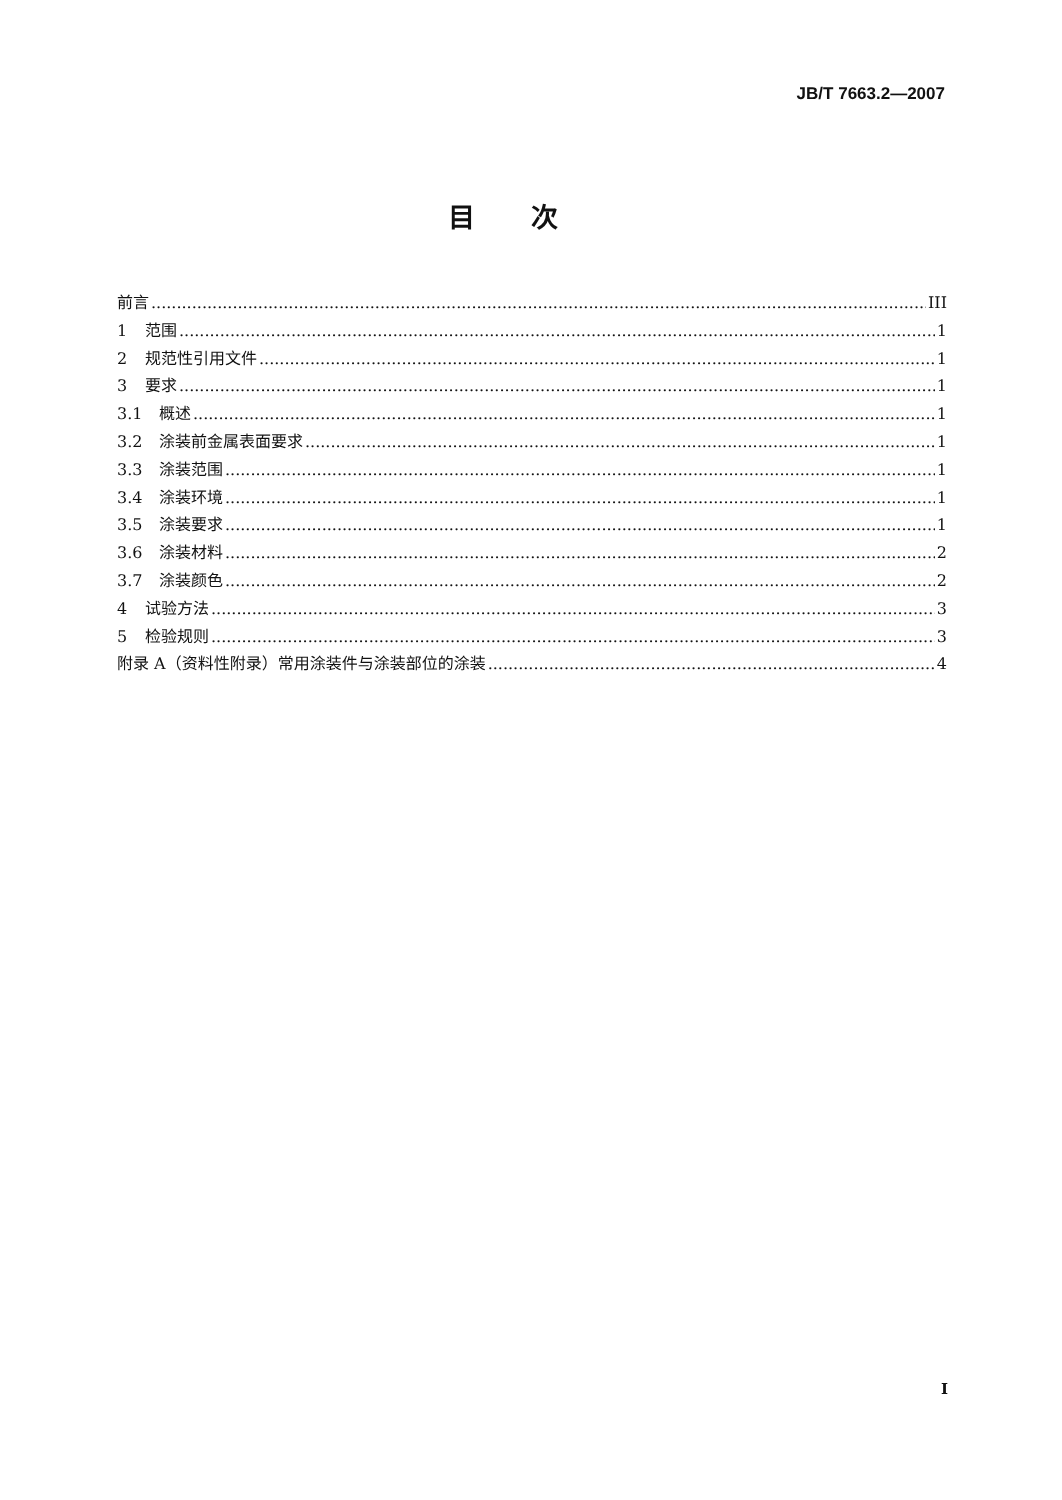JB/T 7663.2—2007
目次
前言 III
1 范围 1
2 规范性引用文件 1
3 要求 1
3.1 概述 1
3.2 涂装前金属表面要求 1
3.3 涂装范围 1
3.4 涂装环境 1
3.5 涂装要求 1
3.6 涂装材料 2
3.7 涂装颜色 2
4 试验方法 3
5 检验规则 3
附录 A（资料性附录）常用涂装件与涂装部位的涂装 4
I